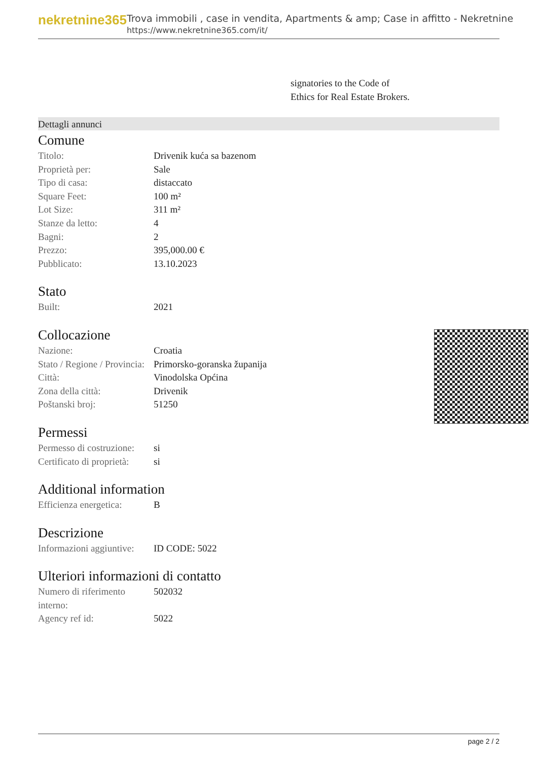nekretnine365
Trova immobili , case in vendita, Apartments & amp; Case in affitto - Nekretnine
https://www.nekretnine365.com/it/
signatories to the Code of
Ethics for Real Estate Brokers.
Dettagli annunci
Comune
| Titolo: | Drivenik kuća sa bazenom |
| Proprietà per: | Sale |
| Tipo di casa: | distaccato |
| Square Feet: | 100 m² |
| Lot Size: | 311 m² |
| Stanze da letto: | 4 |
| Bagni: | 2 |
| Prezzo: | 395,000.00 € |
| Pubblicato: | 13.10.2023 |
Stato
| Built: | 2021 |
Collocazione
| Nazione: | Croatia |
| Stato / Regione / Provincia: | Primorsko-goranska županija |
| Città: | Vinodolska Općina |
| Zona della città: | Drivenik |
| Poštanski broj: | 51250 |
Permessi
| Permesso di costruzione: | si |
| Certificato di proprietà: | si |
Additional information
| Efficienza energetica: | B |
Descrizione
| Informazioni aggiuntive: | ID CODE: 5022 |
Ulteriori informazioni di contatto
| Numero di riferimento interno: | 502032 |
| Agency ref id: | 5022 |
page 2 / 2